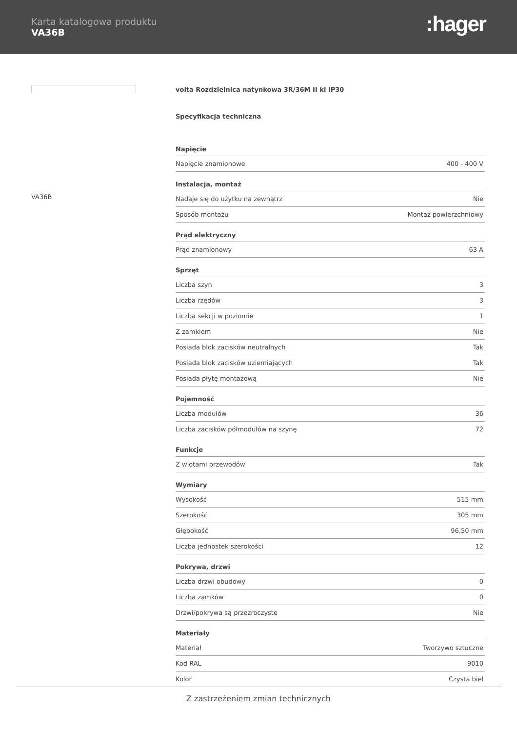Karta katalogowa produktu
VA36B
:hager
VA36B
volta Rozdzielnica natynkowa 3R/36M II kl IP30
Specyfikacja techniczna
| Napięcie | |
| --- | --- |
| Napięcie znamionowe | 400 - 400 V |
| Instalacja, montaż | |
| Nadaje się do użytku na zewnątrz | Nie |
| Sposób montażu | Montaż powierzchniowy |
| Prąd elektryczny | |
| Prąd znamionowy | 63 A |
| Sprzęt | |
| Liczba szyn | 3 |
| Liczba rzędów | 3 |
| Liczba sekcji w poziomie | 1 |
| Z zamkiem | Nie |
| Posiada blok zacisków neutralnych | Tak |
| Posiada blok zacisków uziemiających | Tak |
| Posiada płytę montażową | Nie |
| Pojemność | |
| Liczba modułów | 36 |
| Liczba zacisków półmodułów na szynę | 72 |
| Funkcje | |
| Z wlotami przewodów | Tak |
| Wymiary | |
| Wysokość | 515 mm |
| Szerokość | 305 mm |
| Głębokość | 96,50 mm |
| Liczba jednostek szerokości | 12 |
| Pokrywa, drzwi | |
| Liczba drzwi obudowy | 0 |
| Liczba zamków | 0 |
| Drzwi/pokrywa są przezroczyste | Nie |
| Materiały | |
| Materiał | Tworzywo sztuczne |
| Kod RAL | 9010 |
| Kolor | Czysta biel |
Z zastrzeżeniem zmian technicznych